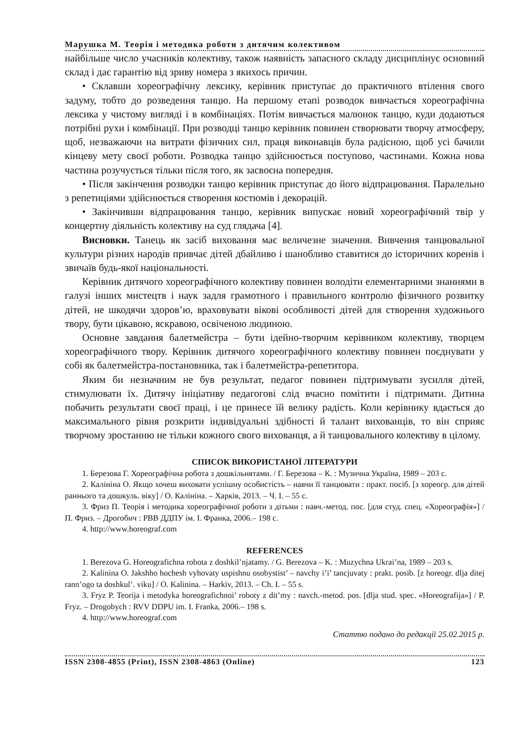Марушка М. Теорія і методика роботи з дитячим колективом
найбільше число учасників колективу, також наявність запасного складу дисциплінує основний склад і дає гарантію від зриву номера з якихось причин.
• Склавши хореографічну лексику, керівник приступає до практичного втілення свого задуму, тобто до розведення танцю. На першому етапі розводок вивчається хореографічна лексика у чистому вигляді і в комбінаціях. Потім вивчається малюнок танцю, куди додаються потрібні рухи і комбінації. При розводці танцю керівник повинен створювати творчу атмосферу, щоб, незважаючи на витрати фізичних сил, праця виконавців була радісною, щоб усі бачили кінцеву мету своєї роботи. Розводка танцю здійснюється поступово, частинами. Кожна нова частина розучується тільки після того, як засвоєна попередня.
• Після закінчення розводки танцю керівник приступає до його відпрацювання. Паралельно з репетиціями здійснюється створення костюмів і декорацій.
• Закінчивши відпрацювання танцю, керівник випускає новий хореографічний твір у концертну діяльність колективу на суд глядача [4].
Висновки. Танець як засіб виховання має величезне значення. Вивчення танцювальної культури різних народів привчає дітей дбайливо і шанобливо ставитися до історичних коренів і звичаїв будь-якої національності.
Керівник дитячого хореографічного колективу повинен володіти елементарними знаннями в галузі інших мистецтв і наук задля грамотного і правильного контролю фізичного розвитку дітей, не шкодячи здоров’ю, враховувати вікові особливості дітей для створення художнього твору, бути цікавою, яскравою, освіченою людиною.
Основне завдання балетмейстра – бути ідейно-творчим керівником колективу, творцем хореографічного твору. Керівник дитячого хореографічного колективу повинен поєднувати у собі як балетмейстра-постановника, так і балетмейстра-репетитора.
Яким би незначним не був результат, педагог повинен підтримувати зусилля дітей, стимулювати їх. Дитячу ініціативу педагогові слід вчасно помітити і підтримати. Дитина побачить результати своєї праці, і це принесе їй велику радість. Коли керівнику вдається до максимального рівня розкрити індивідуальні здібності й талант вихованців, то він сприяє творчому зростанню не тільки кожного свого вихованця, а й танцювального колективу в цілому.
СПИСОК ВИКОРИСТАНОЇ ЛІТЕРАТУРИ
1. Березова Г. Хореографічна робота з дошкільнятами. / Г. Березова – К. : Музична Україна, 1989 – 203 с.
2. Калініна О. Якщо хочеш виховати успішну особистість – навчи її танцювати : практ. посіб. [з хореогр. для дітей раннього та дошкуль. віку] / О. Калініна. – Харків, 2013. – Ч. I. – 55 с.
3. Фриз П. Теорія і методика хореографічної роботи з дітьми : навч.-метод. пос. [для студ. спец. «Хореографія»] / П. Фриз. – Дрогобич : РВВ ДДПУ ім. І. Франка, 2006.– 198 с.
4. http://www.horeograf.com
REFERENCES
1. Berezova G. Horeografichna robota z doshkil’njatamy. / G. Berezova – K. : Muzychna Ukrai’na, 1989 – 203 s.
2. Kalinina O. Jakshho hochesh vyhovaty uspishnu osobystist’ – navchy i’i’ tancjuvaty : prakt. posib. [z horeogr. dlja ditej rann’ogo ta doshkul’. viku] / O. Kalinina. – Harkiv, 2013. – Ch. I. – 55 s.
3. Fryz P. Teorija i metodyka horeografichnoi’ roboty z dit’my : navch.-metod. pos. [dlja stud. spec. «Horeografija»] / P. Fryz. – Drogobych : RVV DDPU im. I. Franka, 2006.– 198 s.
4. http://www.horeograf.com
Статтю подано до редакції 25.02.2015 р.
ISSN 2308-4855 (Print), ISSN 2308-4863 (Online) 123